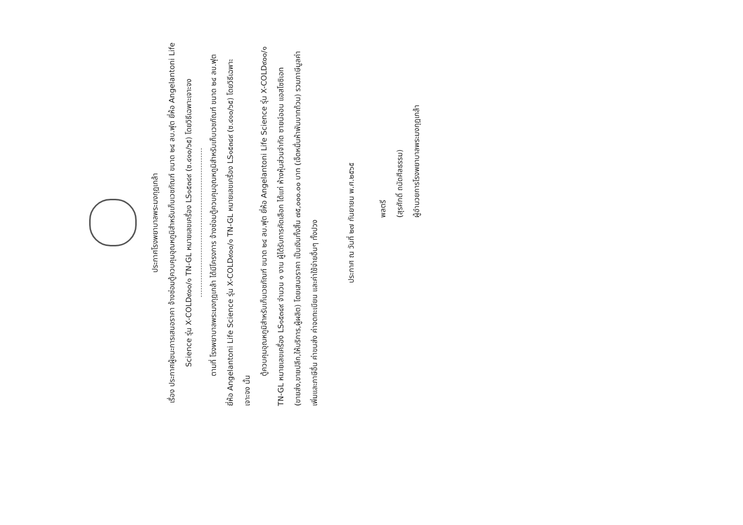ประกาศโรงพยาบาลพระมงกุฎเกล้า
เรื่อง ประกาศผู้ชนะการเสนอราคา จ้างซ่อมตู้ควบคุมอุณหภูมิสำหรับเก็บเวชภัณฑ์ ขนาด ๒๔ ลบ.ฟุต ยี่ห้อ Angelantoni Life Science รุ่น X-COLD๙๐๐/๑ TN-GL หมายเลขเครื่อง LS๑๕๓๔๙ (ซ.๔๑๐/๖๕) โดยวิธีเฉพาะเจาะจง
ตามที่ โรงพยาบาลพระมงกุฎเกล้า ได้มีโครงการ จ้างซ่อมตู้ควบคุมอุณหภูมิสำหรับเก็บเวชภัณฑ์ ขนาด ๒๔ ลบ.ฟุต ยี่ห้อ Angelantoni Life Science รุ่น X-COLD๙๐๐/๑ TN-GL หมายเลขเครื่อง LS๑๕๓๔๙ (ซ.๔๑๐/๖๕) โดยวิธีเฉพาะเจาะจง นั้น
ตู้ควบคุมอุณหภูมิสำหรับเก็บเวชภัณฑ์ ขนาด ๒๔ ลบ.ฟุต ยี่ห้อ Angelantoni Life Science รุ่น X-COLD๙๐๐/๑ TN-GL หมายเลขเครื่อง LS๑๕๓๔๙ จำนวน ๑ งาน ผู้ได้รับการคัดเลือก ได้แก่ ห้างหุ้นส่วนจำกัด ซายน์ออน แอสโซซิเอท (ขายส่ง,ขายปลีก,ให้บริการ,ผู้ผลิต) โดยเสนอราคา เป็นเงินทั้งสิ้น ๗๕,๐๐๐.๐๐ บาท (เจ็ดหมื่นห้าพันบาทถ้วน) รวมภาษีมูลค่าเพิ่มและภาษีอื่น ค่าขนส่ง ค่าจดทะเบียน และค่าใช้จ่ายอื่นๆ ทั้งปวง
ประกาศ ณ วันที่ ๒๗ กันยายน พ.ศ.๒๕๖๕
พลตรี
(สุรศักดิ์ ถนัดศีลธรรม)
ผู้อำนวยการโรงพยาบาลพระมงกุฎเกล้า